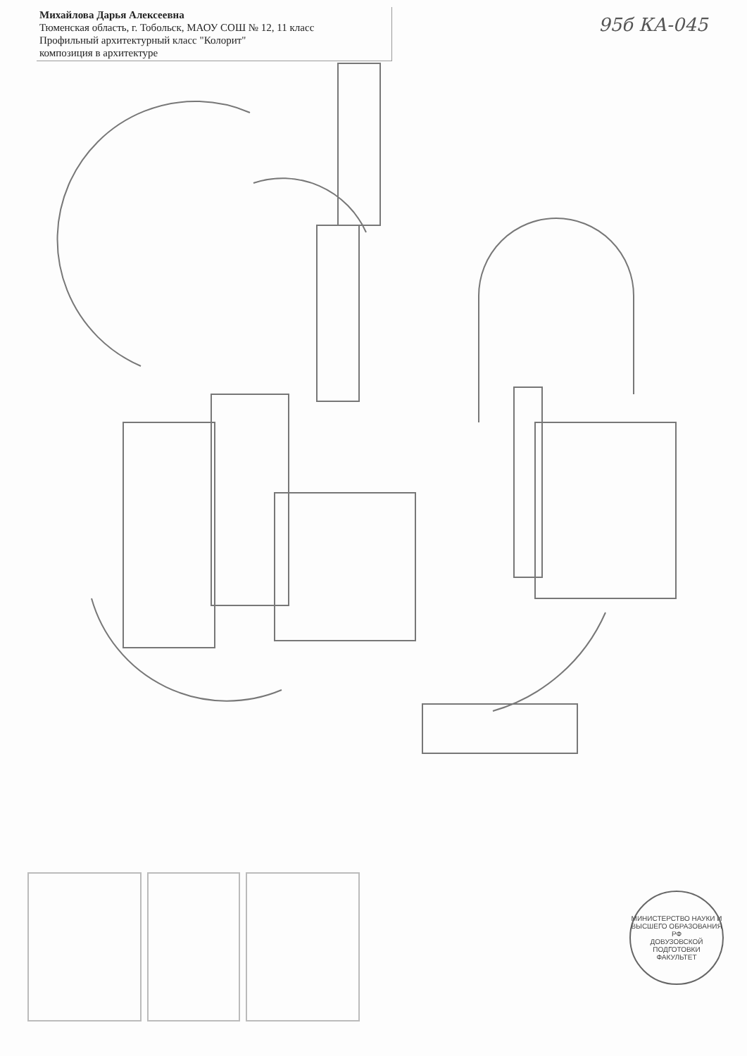Михайлова Дарья Алексеевна
Тюменская область, г. Тобольск, МАОУ СОШ № 12, 11 класс
Профильный архитектурный класс "Колорит"
композиция в архитектуре
95б КА-045
МИНИСТЕРСТВО НАУКИ И ВЫСШЕГО ОБРАЗОВАНИЯ РФ
ДОВУЗОВСКОЙ ПОДГОТОВКИ
ФАКУЛЬТЕТ